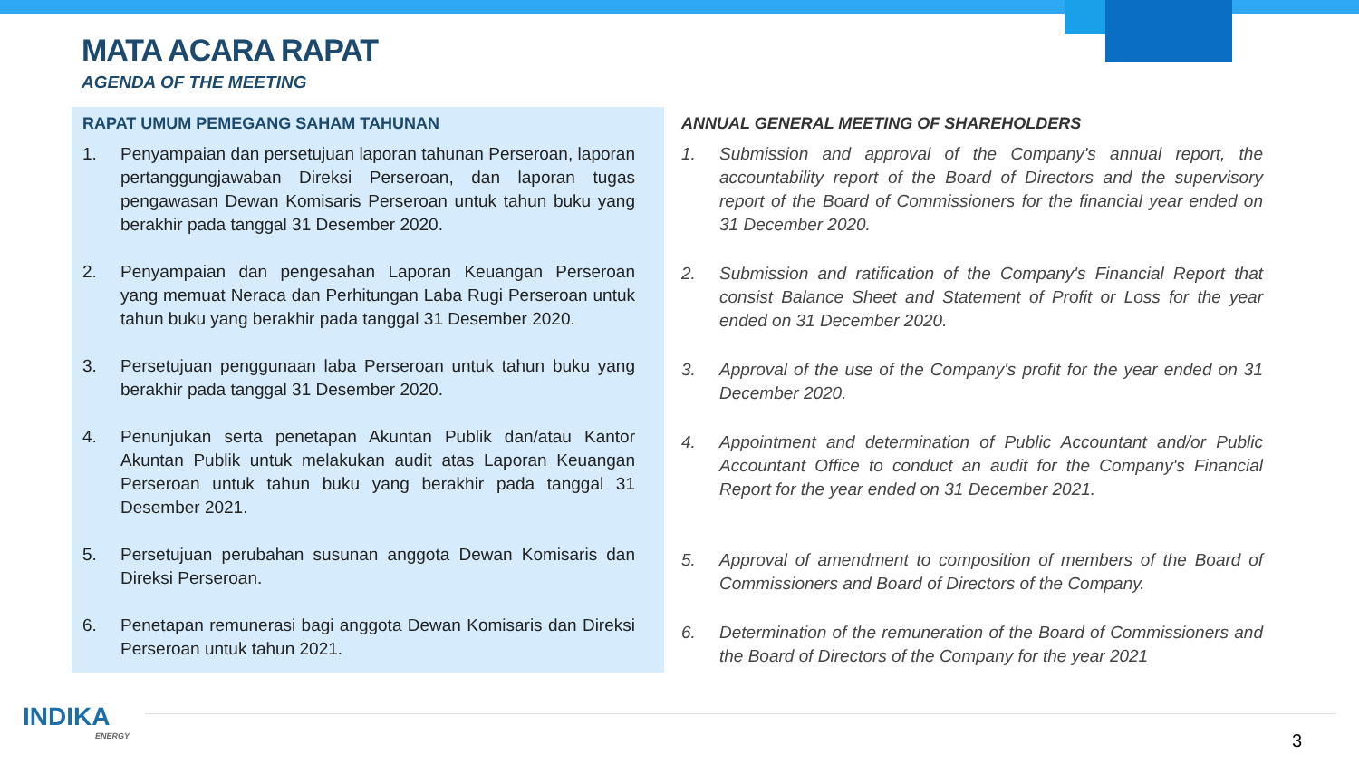MATA ACARA RAPAT
AGENDA OF THE MEETING
RAPAT UMUM PEMEGANG SAHAM TAHUNAN
1. Penyampaian dan persetujuan laporan tahunan Perseroan, laporan pertanggungjawaban Direksi Perseroan, dan laporan tugas pengawasan Dewan Komisaris Perseroan untuk tahun buku yang berakhir pada tanggal 31 Desember 2020.
2. Penyampaian dan pengesahan Laporan Keuangan Perseroan yang memuat Neraca dan Perhitungan Laba Rugi Perseroan untuk tahun buku yang berakhir pada tanggal 31 Desember 2020.
3. Persetujuan penggunaan laba Perseroan untuk tahun buku yang berakhir pada tanggal 31 Desember 2020.
4. Penunjukan serta penetapan Akuntan Publik dan/atau Kantor Akuntan Publik untuk melakukan audit atas Laporan Keuangan Perseroan untuk tahun buku yang berakhir pada tanggal 31 Desember 2021.
5. Persetujuan perubahan susunan anggota Dewan Komisaris dan Direksi Perseroan.
6. Penetapan remunerasi bagi anggota Dewan Komisaris dan Direksi Perseroan untuk tahun 2021.
ANNUAL GENERAL MEETING OF SHAREHOLDERS
1. Submission and approval of the Company's annual report, the accountability report of the Board of Directors and the supervisory report of the Board of Commissioners for the financial year ended on 31 December 2020.
2. Submission and ratification of the Company's Financial Report that consist Balance Sheet and Statement of Profit or Loss for the year ended on 31 December 2020.
3. Approval of the use of the Company's profit for the year ended on 31 December 2020.
4. Appointment and determination of Public Accountant and/or Public Accountant Office to conduct an audit for the Company's Financial Report for the year ended on 31 December 2021.
5. Approval of amendment to composition of members of the Board of Commissioners and Board of Directors of the Company.
6. Determination of the remuneration of the Board of Commissioners and the Board of Directors of the Company for the year 2021
INDIKA
ENERGY
3